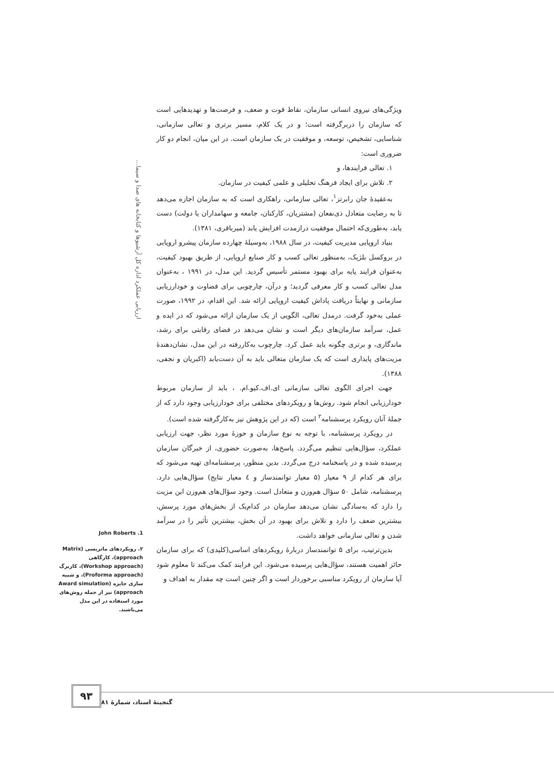ارزیابی عملکرد اداره کل آرشیوها و کتابخانه های صدا و سیما...
ویژگی‌های نیروی انسانی سازمان، نقاط قوت و ضعف، و فرصت‌ها و تهدیدهایی است که سازمان را دربرگرفته است؛ و در یک کلام، مسیر برتری و تعالی سازمانی، شناسایی، تشخیص، توسعه، و موفقیت در یک سازمان است. در این میان، انجام دو کار ضروری است:
۱. تعالی فرایندها، و
۲. تلاش برای ایجاد فرهنگ تحلیلی و علمی کیفیت در سازمان.
به‌عقیدۀ جان رابرتز<sup>۱</sup>، تعالی سازمانی، راهکاری است که به سازمان اجازه می‌دهد تا به رضایت متعادل ذی‌نفعان (مشتریان، کارکنان، جامعه و سهامداران یا دولت) دست یابد، به‌طوری‌که احتمال موفقیت درازمدت افزایش یابد (میرباقری، ۱۳۸۱).
بنیاد اروپایی مدیریت کیفیت، در سال ۱۹۸۸، به‌وسیلۀ چهارده سازمان پیشرو اروپایی در بروکسل بلژیک، به‌منظور تعالی کسب و کار صنایع اروپایی، از طریق بهبود کیفیت، به‌عنوان فرایند پایه برای بهبود مستمر تأسیس گردید. این مدل، در ۱۹۹۱ ، به‌عنوان مدل تعالی کسب و کار معرفی گردید؛ و درآن، چارچوبی برای قضاوت و خودارزیابی سازمانی و نهایتاً دریافت پاداش کیفیت اروپایی ارائه شد. این اقدام، در ۱۹۹۲، صورت عملی به‌خود گرفت. درمدل تعالی، الگویی از یک سازمان ارائه می‌شود که در ایده و عمل، سرآمد سازمان‌های دیگر است و نشان می‌دهد در فضای رقابتی برای رشد، ماندگاری، و برتری چگونه باید عمل کرد. چارچوب به‌کاررفته در این مدل، نشان‌دهندۀ مزیت‌های پایداری است که یک سازمان متعالی باید به آن دست‌یابد (اکبریان و نجفی، ۱۳۸۸).
جهت اجرای الگوی تعالی سازمانی ای.اف.کیو.ام. ، باید از سازمان مربوط خودارزیابی انجام شود. روش‌ها و رویکردهای مختلفی برای خودارزیابی وجود دارد که از جملۀ آنان رویکرد پرسشنامه<sup>۲</sup> است (که در این پژوهش نیز به‌کارگرفته شده است).
در رویکرد پرسشنامه، با توجه به نوع سازمان و حوزۀ مورد نظر، جهت ارزیابی عملکرد، سؤال‌هایی تنظیم می‌گردد. پاسخ‌ها، به‌صورت حضوری، از خبرگان سازمان پرسیده شده و در پاسخنامه درج می‌گردد. بدین منظور، پرسشنامه‌ای تهیه می‌شود که برای هر کدام از ۹ معیار (۵ معیار توانمندساز و ٤ معیار نتایج) سؤال‌هایی دارد. پرسشنامه، شامل ۵۰ سؤال هم‌وزن و متعادل است. وجود سؤال‌های هم‌وزن این مزیت را دارد که به‌سادگی نشان می‌دهد سازمان در کدام‌یک از بخش‌های مورد پرسش، بیشترین ضعف را دارد و تلاش برای بهبود در آن بخش، بیشترین تأثیر را در سرآمد شدن و تعالی سازمانی خواهد داشت.
بدین‌ترتیب، برای ۵ توانمندساز دربارۀ رویکردهای اساسی(کلیدی) که برای سازمان حائز اهمیت هستند، سؤال‌هایی پرسیده می‌شود. این فرایند کمک می‌کند تا معلوم شود آیا سازمان از رویکرد مناسبی برخوردار است و اگر چنین است چه مقدار به اهداف و
1. John Roberts
۲. رویکردهای ماتریسی (Matrix approach)، کارگاهی (Workshop approach)، کاربرگ (Proforma approach)، و شبیه سازی جایزه (Award simulation approach) نیز از جمله روش‌های مورد استفاده در این مدل می‌باشند.
۹۳
گنجینۀ اسناد، شمارۀ ۸۱